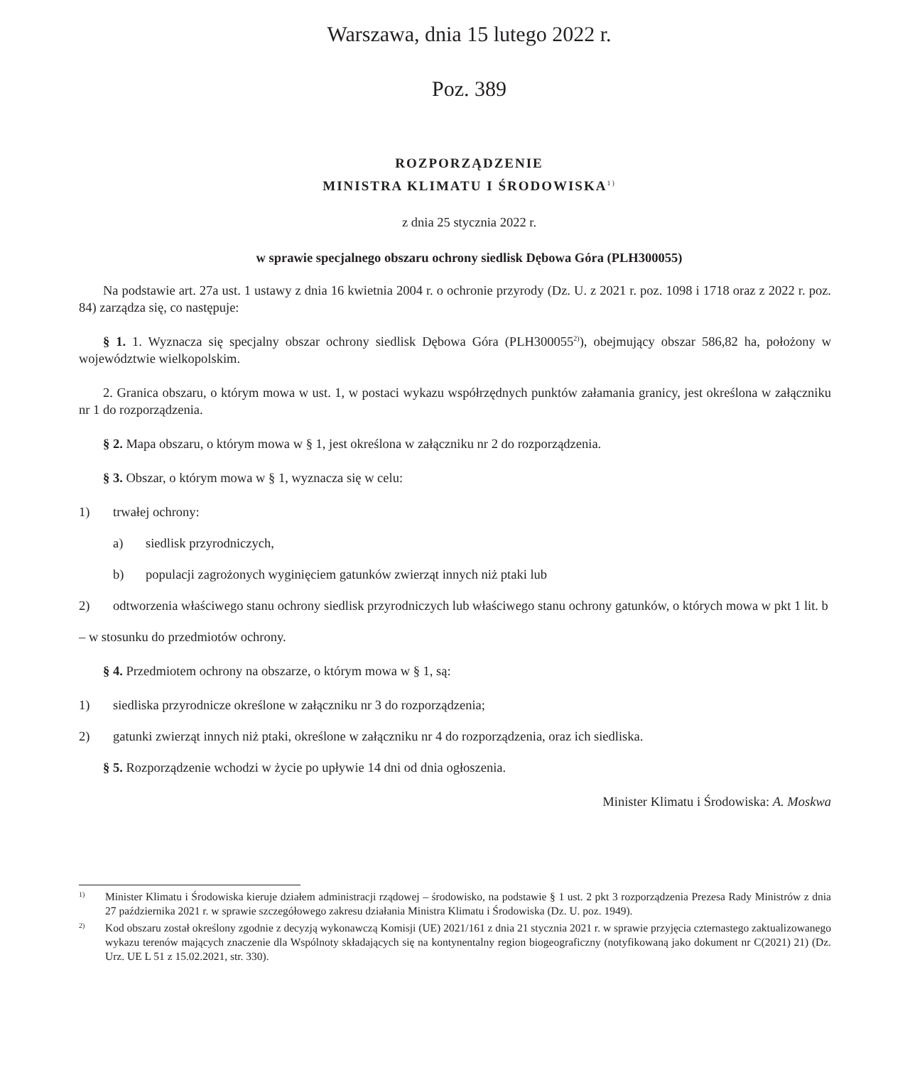Warszawa, dnia 15 lutego 2022 r.
Poz. 389
ROZPORZĄDZENIE
MINISTRA KLIMATU I ŚRODOWISKA<sup>1)</sup>
z dnia 25 stycznia 2022 r.
w sprawie specjalnego obszaru ochrony siedlisk Dębowa Góra (PLH300055)
Na podstawie art. 27a ust. 1 ustawy z dnia 16 kwietnia 2004 r. o ochronie przyrody (Dz. U. z 2021 r. poz. 1098 i 1718 oraz z 2022 r. poz. 84) zarządza się, co następuje:
§ 1. 1. Wyznacza się specjalny obszar ochrony siedlisk Dębowa Góra (PLH300055<sup>2)</sup>), obejmujący obszar 586,82 ha, położony w województwie wielkopolskim.
2. Granica obszaru, o którym mowa w ust. 1, w postaci wykazu współrzędnych punktów załamania granicy, jest określona w załączniku nr 1 do rozporządzenia.
§ 2. Mapa obszaru, o którym mowa w § 1, jest określona w załączniku nr 2 do rozporządzenia.
§ 3. Obszar, o którym mowa w § 1, wyznacza się w celu:
1) trwałej ochrony:
a) siedlisk przyrodniczych,
b) populacji zagrożonych wyginięciem gatunków zwierząt innych niż ptaki lub
2) odtworzenia właściwego stanu ochrony siedlisk przyrodniczych lub właściwego stanu ochrony gatunków, o których mowa w pkt 1 lit. b
– w stosunku do przedmiotów ochrony.
§ 4. Przedmiotem ochrony na obszarze, o którym mowa w § 1, są:
1) siedliska przyrodnicze określone w załączniku nr 3 do rozporządzenia;
2) gatunki zwierząt innych niż ptaki, określone w załączniku nr 4 do rozporządzenia, oraz ich siedliska.
§ 5. Rozporządzenie wchodzi w życie po upływie 14 dni od dnia ogłoszenia.
Minister Klimatu i Środowiska: A. Moskwa
<sup>1)</sup> Minister Klimatu i Środowiska kieruje działem administracji rządowej – środowisko, na podstawie § 1 ust. 2 pkt 3 rozporządzenia Prezesa Rady Ministrów z dnia 27 października 2021 r. w sprawie szczegółowego zakresu działania Ministra Klimatu i Środowiska (Dz. U. poz. 1949).
<sup>2)</sup> Kod obszaru został określony zgodnie z decyzją wykonawczą Komisji (UE) 2021/161 z dnia 21 stycznia 2021 r. w sprawie przyjęcia czternastego zaktualizowanego wykazu terenów mających znaczenie dla Wspólnoty składających się na kontynentalny region biogeograficzny (notyfikowaną jako dokument nr C(2021) 21) (Dz. Urz. UE L 51 z 15.02.2021, str. 330).